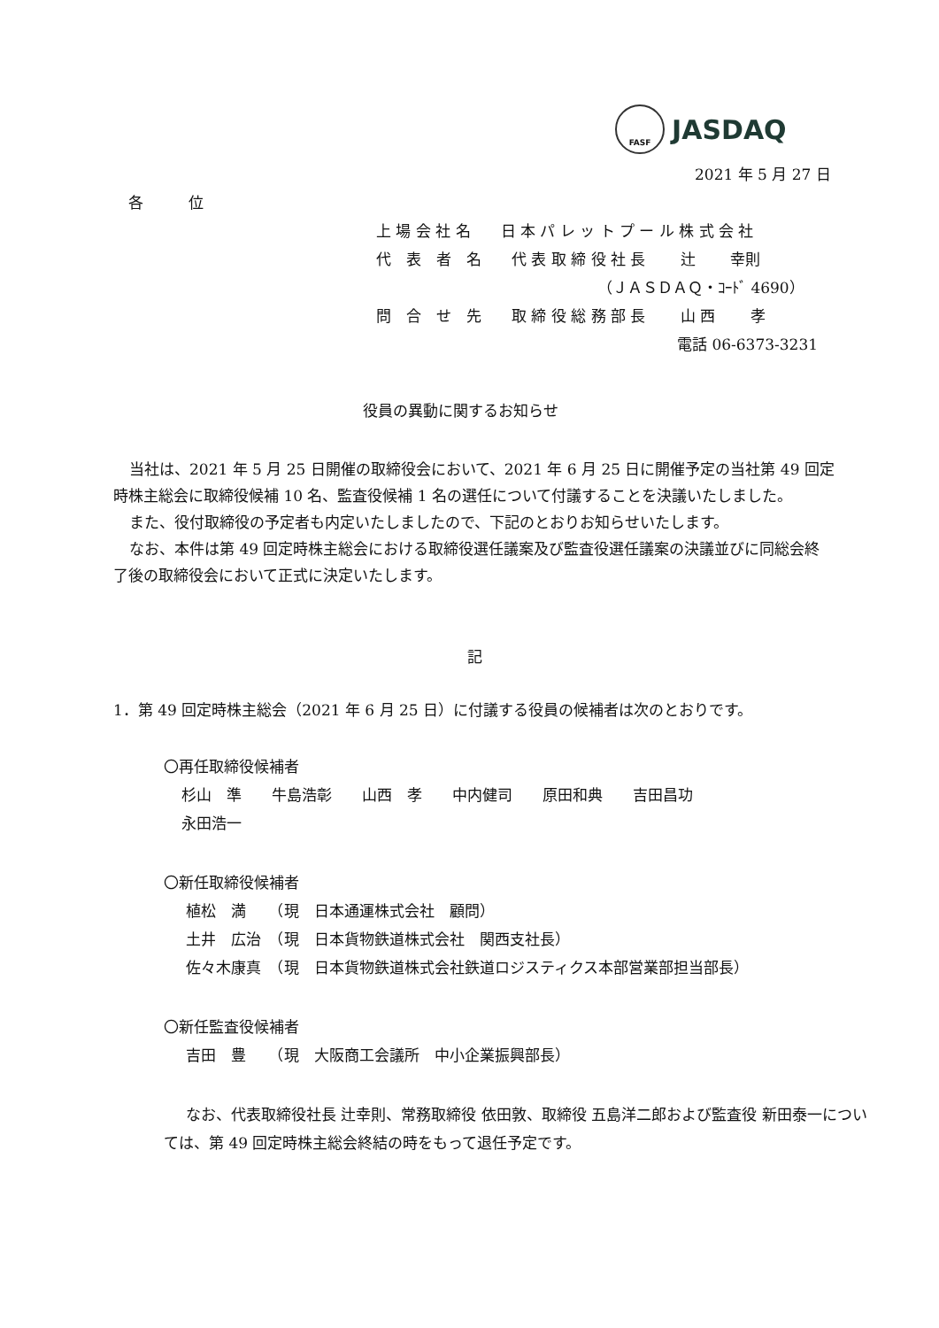FASF
JASDAQ
2021 年 5 月 27 日
各　　　位
上 場 会 社 名　　日 本 パ レ ッ ト プ ー ル 株 式 会 社
代　表　者　名　　代 表 取 締 役 社 長　　 辻　　 幸則
（ＪＡＳＤＡＱ・ｺｰﾄﾞ 4690）
問　合　せ　先　　取 締 役 総 務 部 長　　 山 西　　 孝
電話 06-6373-3231
役員の異動に関するお知らせ
当社は、2021 年 5 月 25 日開催の取締役会において、2021 年 6 月 25 日に開催予定の当社第 49 回定時株主総会に取締役候補 10 名、監査役候補 1 名の選任について付議することを決議いたしました。
また、役付取締役の予定者も内定いたしましたので、下記のとおりお知らせいたします。
なお、本件は第 49 回定時株主総会における取締役選任議案及び監査役選任議案の決議並びに同総会終了後の取締役会において正式に決定いたします。
記
1．第 49 回定時株主総会（2021 年 6 月 25 日）に付議する役員の候補者は次のとおりです。
〇再任取締役候補者
杉山　準　　牛島浩彰　　山西　孝　　中内健司　　原田和典　　吉田昌功
永田浩一
〇新任取締役候補者
植松　満　　（現　日本通運株式会社　顧問）
土井　広治　（現　日本貨物鉄道株式会社　関西支社長）
佐々木康真　（現　日本貨物鉄道株式会社鉄道ロジスティクス本部営業部担当部長）
〇新任監査役候補者
吉田　豊　　（現　大阪商工会議所　中小企業振興部長）
なお、代表取締役社長 辻幸則、常務取締役 依田敦、取締役 五島洋二郎および監査役 新田泰一については、第 49 回定時株主総会終結の時をもって退任予定です。